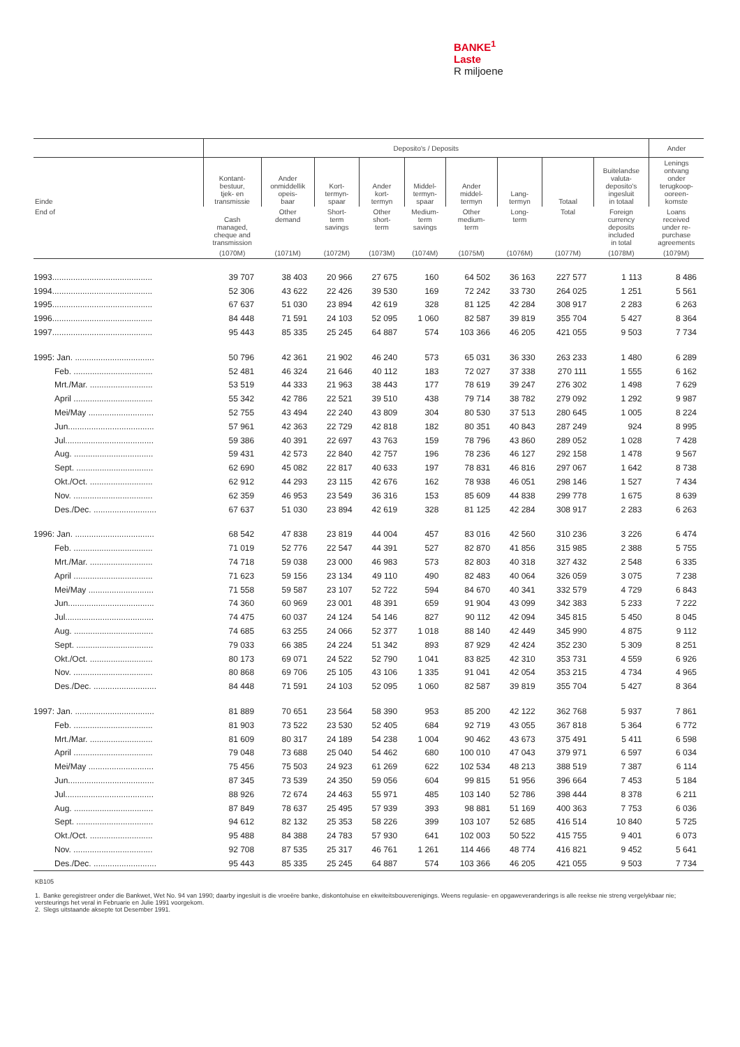BANKE<sup>1</sup>
Laste
R miljoene
| | Deposito's / Deposits | | | | | | | | | Ander |
| --- | --- | --- | --- | --- | --- | --- | --- | --- | --- | --- |
| Einde | Kontant- bestuur, tjek- en transmissie | Ander onmiddellik opeis- baar | Kort- termyn- spaar | Ander kort- termyn | Middel- termyn- spaar | Ander middel- termyn | Lang- termyn | Totaal | Buitelandse valuta- deposito's ingesluit in totaal | Lenings ontvang onder terugkoop- ooreen- komste |
| End of | Cash managed, cheque and transmission | Other demand | Short- term savings | Other short- term | Medium- term savings | Other medium- term | Long- term | Total | Foreign currency deposits included in total | Loans received under re- purchase agreements |
| | (1070M) | (1071M) | (1072M) | (1073M) | (1074M) | (1075M) | (1076M) | (1077M) | (1078M) | (1079M) |
| 1993........................................... | 39 707 | 38 403 | 20 966 | 27 675 | 160 | 64 502 | 36 163 | 227 577 | 1 113 | 8 486 |
| 1994........................................... | 52 306 | 43 622 | 22 426 | 39 530 | 169 | 72 242 | 33 730 | 264 025 | 1 251 | 5 561 |
| 1995........................................... | 67 637 | 51 030 | 23 894 | 42 619 | 328 | 81 125 | 42 284 | 308 917 | 2 283 | 6 263 |
| 1996........................................... | 84 448 | 71 591 | 24 103 | 52 095 | 1 060 | 82 587 | 39 819 | 355 704 | 5 427 | 8 364 |
| 1997........................................... | 95 443 | 85 335 | 25 245 | 64 887 | 574 | 103 366 | 46 205 | 421 055 | 9 503 | 7 734 |
| 1995: Jan. .................................. | 50 796 | 42 361 | 21 902 | 46 240 | 573 | 65 031 | 36 330 | 263 233 | 1 480 | 6 289 |
| Feb. .................................. | 52 481 | 46 324 | 21 646 | 40 112 | 183 | 72 027 | 37 338 | 270 111 | 1 555 | 6 162 |
| Mrt./Mar. ........................... | 53 519 | 44 333 | 21 963 | 38 443 | 177 | 78 619 | 39 247 | 276 302 | 1 498 | 7 629 |
| April .................................. | 55 342 | 42 786 | 22 521 | 39 510 | 438 | 79 714 | 38 782 | 279 092 | 1 292 | 9 987 |
| Mei/May ............................ | 52 755 | 43 494 | 22 240 | 43 809 | 304 | 80 530 | 37 513 | 280 645 | 1 005 | 8 224 |
| Jun..................................... | 57 961 | 42 363 | 22 729 | 42 818 | 182 | 80 351 | 40 843 | 287 249 | 924 | 8 995 |
| Jul...................................... | 59 386 | 40 391 | 22 697 | 43 763 | 159 | 78 796 | 43 860 | 289 052 | 1 028 | 7 428 |
| Aug. .................................. | 59 431 | 42 573 | 22 840 | 42 757 | 196 | 78 236 | 46 127 | 292 158 | 1 478 | 9 567 |
| Sept. ................................. | 62 690 | 45 082 | 22 817 | 40 633 | 197 | 78 831 | 46 816 | 297 067 | 1 642 | 8 738 |
| Okt./Oct. ........................... | 62 912 | 44 293 | 23 115 | 42 676 | 162 | 78 938 | 46 051 | 298 146 | 1 527 | 7 434 |
| Nov. .................................. | 62 359 | 46 953 | 23 549 | 36 316 | 153 | 85 609 | 44 838 | 299 778 | 1 675 | 8 639 |
| Des./Dec. ........................... | 67 637 | 51 030 | 23 894 | 42 619 | 328 | 81 125 | 42 284 | 308 917 | 2 283 | 6 263 |
| 1996: Jan. .................................. | 68 542 | 47 838 | 23 819 | 44 004 | 457 | 83 016 | 42 560 | 310 236 | 3 226 | 6 474 |
| Feb. .................................. | 71 019 | 52 776 | 22 547 | 44 391 | 527 | 82 870 | 41 856 | 315 985 | 2 388 | 5 755 |
| Mrt./Mar. ........................... | 74 718 | 59 038 | 23 000 | 46 983 | 573 | 82 803 | 40 318 | 327 432 | 2 548 | 6 335 |
| April .................................. | 71 623 | 59 156 | 23 134 | 49 110 | 490 | 82 483 | 40 064 | 326 059 | 3 075 | 7 238 |
| Mei/May ............................ | 71 558 | 59 587 | 23 107 | 52 722 | 594 | 84 670 | 40 341 | 332 579 | 4 729 | 6 843 |
| Jun..................................... | 74 360 | 60 969 | 23 001 | 48 391 | 659 | 91 904 | 43 099 | 342 383 | 5 233 | 7 222 |
| Jul...................................... | 74 475 | 60 037 | 24 124 | 54 146 | 827 | 90 112 | 42 094 | 345 815 | 5 450 | 8 045 |
| Aug. .................................. | 74 685 | 63 255 | 24 066 | 52 377 | 1 018 | 88 140 | 42 449 | 345 990 | 4 875 | 9 112 |
| Sept. ................................. | 79 033 | 66 385 | 24 224 | 51 342 | 893 | 87 929 | 42 424 | 352 230 | 5 309 | 8 251 |
| Okt./Oct. ........................... | 80 173 | 69 071 | 24 522 | 52 790 | 1 041 | 83 825 | 42 310 | 353 731 | 4 559 | 6 926 |
| Nov. .................................. | 80 868 | 69 706 | 25 105 | 43 106 | 1 335 | 91 041 | 42 054 | 353 215 | 4 734 | 4 965 |
| Des./Dec. ........................... | 84 448 | 71 591 | 24 103 | 52 095 | 1 060 | 82 587 | 39 819 | 355 704 | 5 427 | 8 364 |
| 1997: Jan. .................................. | 81 889 | 70 651 | 23 564 | 58 390 | 953 | 85 200 | 42 122 | 362 768 | 5 937 | 7 861 |
| Feb. .................................. | 81 903 | 73 522 | 23 530 | 52 405 | 684 | 92 719 | 43 055 | 367 818 | 5 364 | 6 772 |
| Mrt./Mar. ........................... | 81 609 | 80 317 | 24 189 | 54 238 | 1 004 | 90 462 | 43 673 | 375 491 | 5 411 | 6 598 |
| April .................................. | 79 048 | 73 688 | 25 040 | 54 462 | 680 | 100 010 | 47 043 | 379 971 | 6 597 | 6 034 |
| Mei/May ............................ | 75 456 | 75 503 | 24 923 | 61 269 | 622 | 102 534 | 48 213 | 388 519 | 7 387 | 6 114 |
| Jun..................................... | 87 345 | 73 539 | 24 350 | 59 056 | 604 | 99 815 | 51 956 | 396 664 | 7 453 | 5 184 |
| Jul...................................... | 88 926 | 72 674 | 24 463 | 55 971 | 485 | 103 140 | 52 786 | 398 444 | 8 378 | 6 211 |
| Aug. .................................. | 87 849 | 78 637 | 25 495 | 57 939 | 393 | 98 881 | 51 169 | 400 363 | 7 753 | 6 036 |
| Sept. ................................. | 94 612 | 82 132 | 25 353 | 58 226 | 399 | 103 107 | 52 685 | 416 514 | 10 840 | 5 725 |
| Okt./Oct. ........................... | 95 488 | 84 388 | 24 783 | 57 930 | 641 | 102 003 | 50 522 | 415 755 | 9 401 | 6 073 |
| Nov. .................................. | 92 708 | 87 535 | 25 317 | 46 761 | 1 261 | 114 466 | 48 774 | 416 821 | 9 452 | 5 641 |
| Des./Dec. ........................... | 95 443 | 85 335 | 25 245 | 64 887 | 574 | 103 366 | 46 205 | 421 055 | 9 503 | 7 734 |
KB105
1. Banke geregistreer onder die Bankwet, Wet No. 94 van 1990; daarby ingesluit is die vroeëre banke, diskontohuise en ekwiteitsbouverenigings. Weens regulasie- en opgaweveranderings is alle reekse nie streng vergelykbaar nie; versteurings het veral in Februarie en Julie 1991 voorgekom.
2. Slegs uitstaande aksepte tot Desember 1991.